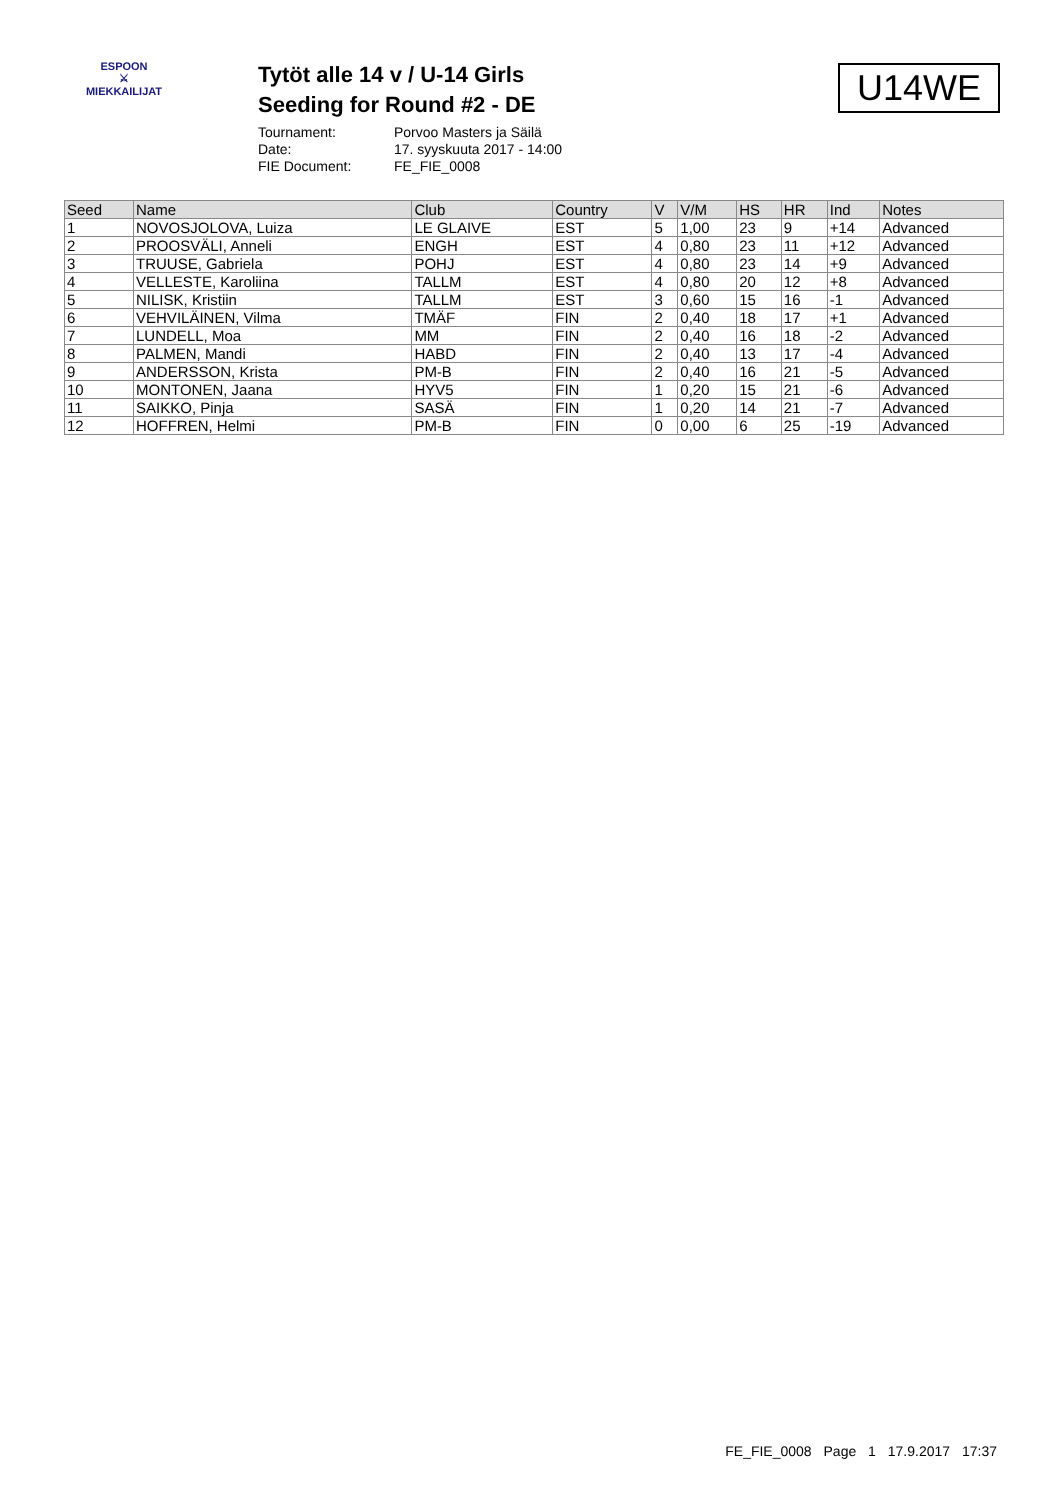ESPOON
⚔
MIEKKAILIJAT
Tytöt alle 14 v / U-14 Girls
Seeding for Round #2 - DE
Tournament: Porvoo Masters ja Säilä
Date: 17. syyskuuta 2017 - 14:00
FIE Document: FE_FIE_0008
U14WE
| Seed | Name | Club | Country | V | V/M | HS | HR | Ind | Notes |
| --- | --- | --- | --- | --- | --- | --- | --- | --- | --- |
| 1 | NOVOSJOLOVA, Luiza | LE GLAIVE | EST | 5 | 1,00 | 23 | 9 | +14 | Advanced |
| 2 | PROOSVÄLI, Anneli | ENGH | EST | 4 | 0,80 | 23 | 11 | +12 | Advanced |
| 3 | TRUUSE, Gabriela | POHJ | EST | 4 | 0,80 | 23 | 14 | +9 | Advanced |
| 4 | VELLESTE, Karoliina | TALLM | EST | 4 | 0,80 | 20 | 12 | +8 | Advanced |
| 5 | NILISK, Kristiin | TALLM | EST | 3 | 0,60 | 15 | 16 | -1 | Advanced |
| 6 | VEHVILÄINEN, Vilma | TMÄF | FIN | 2 | 0,40 | 18 | 17 | +1 | Advanced |
| 7 | LUNDELL, Moa | MM | FIN | 2 | 0,40 | 16 | 18 | -2 | Advanced |
| 8 | PALMEN, Mandi | HABD | FIN | 2 | 0,40 | 13 | 17 | -4 | Advanced |
| 9 | ANDERSSON, Krista | PM-B | FIN | 2 | 0,40 | 16 | 21 | -5 | Advanced |
| 10 | MONTONEN, Jaana | HYV5 | FIN | 1 | 0,20 | 15 | 21 | -6 | Advanced |
| 11 | SAIKKO, Pinja | SASÄ | FIN | 1 | 0,20 | 14 | 21 | -7 | Advanced |
| 12 | HOFFREN, Helmi | PM-B | FIN | 0 | 0,00 | 6 | 25 | -19 | Advanced |
FE_FIE_0008 Page 1 17.9.2017 17:37